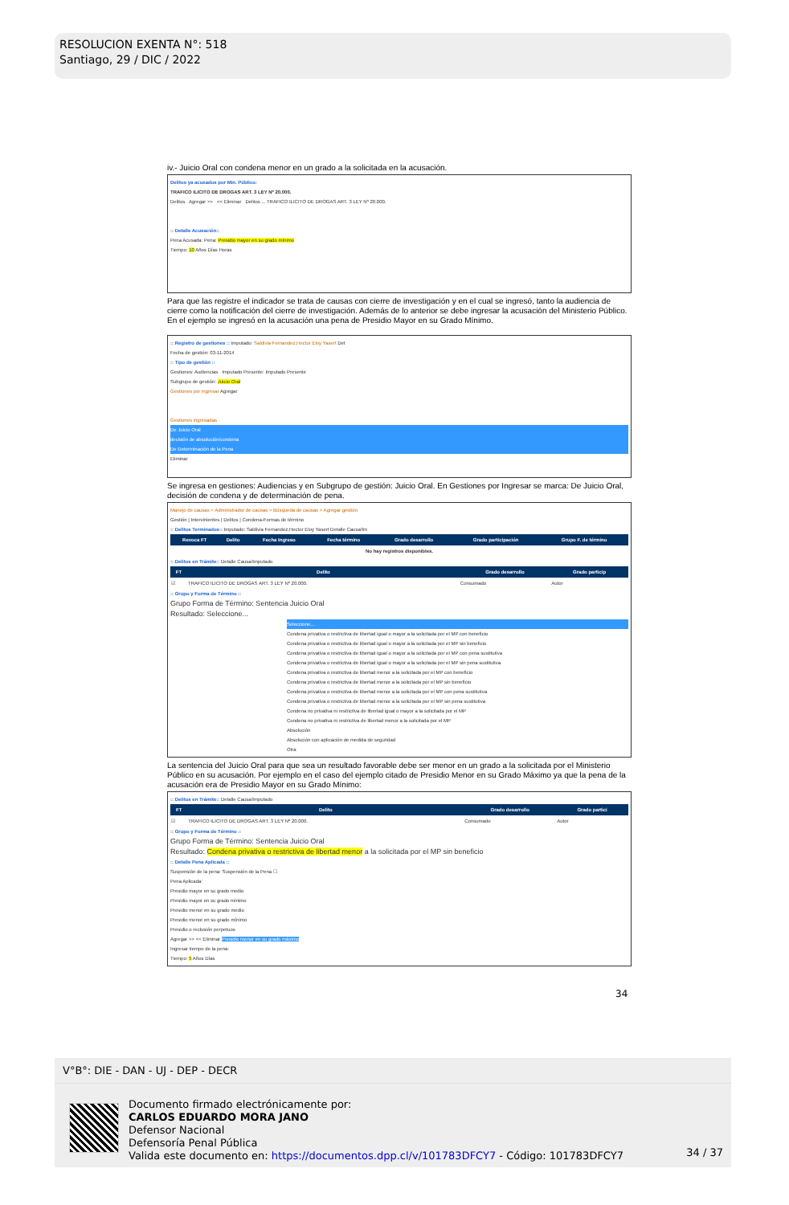RESOLUCION EXENTA N°: 518
Santiago, 29 / DIC / 2022
iv.- Juicio Oral con condena menor en un grado a la solicitada en la acusación.
Delitos ya acusados por Min. Público:
TRAFICO ILICITO DE DROGAS ART. 3 LEY Nº 20.000.
Delitos Agregar >> << Eliminar Delitos ... TRAFICO ILICITO DE DROGAS ART. 3 LEY Nº 20.000.
:: Detalle Acusación::
Pena Acusada: Pena: Presidio mayor en su grado mínimo
Tiempo: 10 Años Días Horas
Para que las registre el indicador se trata de causas con cierre de investigación y en el cual se ingresó, tanto la audiencia de cierre como la notificación del cierre de investigación. Además de lo anterior se debe ingresar la acusación del Ministerio Público. En el ejemplo se ingresó en la acusación una pena de Presidio Mayor en su Grado Mínimo.
:: Registro de gestiones :: Imputado: Saldivia Fernandez,Hector Eloy Yasert Det
Fecha de gestión: 03-11-2014
:: Tipo de gestión ::
Gestiones: Audiencias Imputado Presente: Imputado Presente
Subgrupo de gestión: Juicio Oral
Gestiones por ingresar Agregar
Gestiones ingresadas
De Juicio Oral
decisión de absolución/condena
De Determinación de la Pena
Eliminar
Se ingresa en gestiones: Audiencias y en Subgrupo de gestión: Juicio Oral. En Gestiones por Ingresar se marca: De Juicio Oral, decisión de condena y de determinación de pena.
Manejo de causas > Administrador de causas > Búsqueda de causas > Agregar gestión
Gestión | Intervinientes | Delitos | Condena-Formas de término
:: Delitos Terminados:: Imputado: Saldivia Fernandez,Hector Eloy Yasert Detalle Causa/Im
| Revoca FT | Delito | Fecha Ingreso | Fecha término | Grado desarrollo | Grado participación | Grupo F. de término |
| --- | --- | --- | --- | --- | --- | --- |
| No hay registros disponibles. | | | | | | |
:: Delitos en Trámite:: Detalle Causa/Imputado
| FT | Delito | Grado desarrollo | Grado particip |
| --- | --- | --- | --- |
| ☑ | TRAFICO ILICITO DE DROGAS ART. 3 LEY Nº 20.000. | Consumado | Autor |
:: Grupo y Forma de Término ::
Grupo Forma de Término: Sentencia Juicio Oral
Resultado: Seleccione...
Seleccione...
Condena privativa o restrictiva de libertad igual o mayor a la solicitada por el MP con beneficio
Condena privativa o restrictiva de libertad igual o mayor a la solicitada por el MP sin beneficio
Condena privativa o restrictiva de libertad igual o mayor a la solicitada por el MP con pena sustitutiva
Condena privativa o restrictiva de libertad igual o mayor a la solicitada por el MP sin pena sustitutiva
Condena privativa o restrictiva de libertad menor a la solicitada por el MP con beneficio
Condena privativa o restrictiva de libertad menor a la solicitada por el MP sin beneficio
Condena privativa o restrictiva de libertad menor a la solicitada por el MP con pena sustitutiva
Condena privativa o restrictiva de libertad menor a la solicitada por el MP sin pena sustitutiva
Condena no privativa ni restrictiva de libertad igual o mayor a la solicitada por el MP
Condena no privativa ni restrictiva de libertad menor a la solicitada por el MP
Absolución
Absolución con aplicación de medida de seguridad
Otra
La sentencia del Juicio Oral para que sea un resultado favorable debe ser menor en un grado a la solicitada por el Ministerio Público en su acusación. Por ejemplo en el caso del ejemplo citado de Presidio Menor en su Grado Máximo ya que la pena de la acusación era de Presidio Mayor en su Grado Mínimo:
:: Delitos en Trámite:: Detalle Causa/Imputado
| FT | Delito | Grado desarrollo | Grado partici |
| --- | --- | --- | --- |
| ☑ | TRAFICO ILICITO DE DROGAS ART. 3 LEY Nº 20.000. | Consumado | Autor |
:: Grupo y Forma de Término ::
Grupo Forma de Término: Sentencia Juicio Oral
Resultado: Condena privativa o restrictiva de libertad menor a la solicitada por el MP sin beneficio
:: Detalle Pena Aplicada ::
Suspensión de la pena: Suspensión de la Pena ☐
Pena Aplicada:
Presidio mayor en su grado medio
Presidio mayor en su grado mínimo
Presidio menor en su grado medio
Presidio menor en su grado mínimo
Presidio o reclusión perpetuos
Agregar >> << Eliminar Presidio menor en su grado máximo
Ingresar tiempo de la pena:
Tiempo: 5 Años Días
34
V°B°: DIE - DAN - UJ - DEP - DECR
Documento firmado electrónicamente por:
CARLOS EDUARDO MORA JANO
Defensor Nacional
Defensoría Penal Pública
Valida este documento en: https://documentos.dpp.cl/v/101783DFCY7 - Código: 101783DFCY7
34 / 37